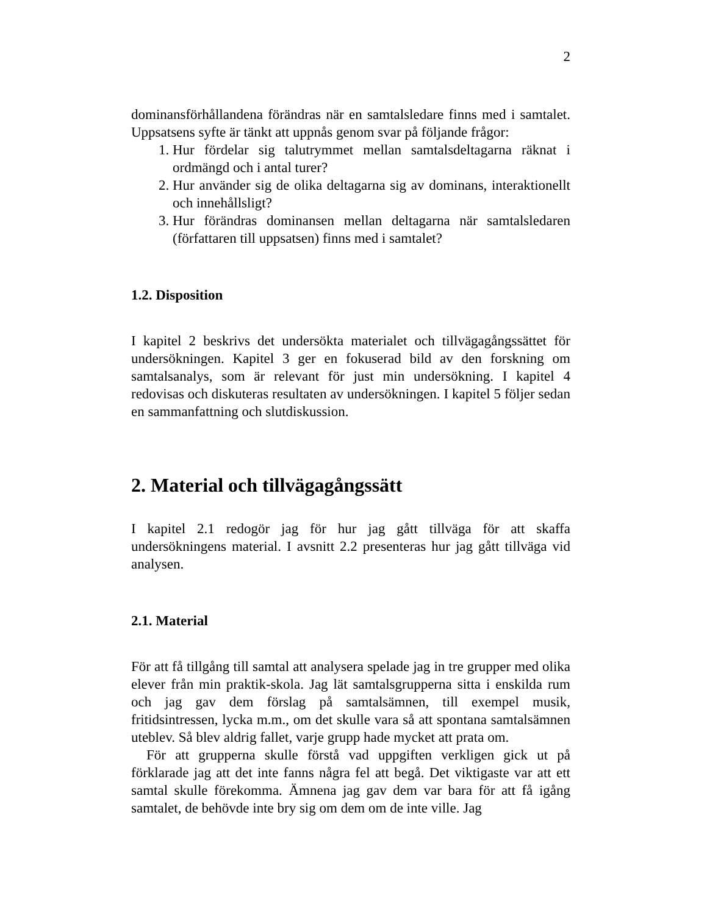2
dominansförhållandena förändras när en samtalsledare finns med i samtalet. Uppsatsens syfte är tänkt att uppnås genom svar på följande frågor:
1. Hur fördelar sig talutrymmet mellan samtalsdeltagarna räknat i ordmängd och i antal turer?
2. Hur använder sig de olika deltagarna sig av dominans, interaktionellt och innehållsligt?
3. Hur förändras dominansen mellan deltagarna när samtalsledaren (författaren till uppsatsen) finns med i samtalet?
1.2. Disposition
I kapitel 2 beskrivs det undersökta materialet och tillvägagångssättet för undersökningen. Kapitel 3 ger en fokuserad bild av den forskning om samtalsanalys, som är relevant för just min undersökning. I kapitel 4 redovisas och diskuteras resultaten av undersökningen. I kapitel 5 följer sedan en sammanfattning och slutdiskussion.
2. Material och tillvägagångssätt
I kapitel 2.1 redogör jag för hur jag gått tillväga för att skaffa undersökningens material. I avsnitt 2.2 presenteras hur jag gått tillväga vid analysen.
2.1. Material
För att få tillgång till samtal att analysera spelade jag in tre grupper med olika elever från min praktik-skola. Jag lät samtalsgrupperna sitta i enskilda rum och jag gav dem förslag på samtalsämnen, till exempel musik, fritidsintressen, lycka m.m., om det skulle vara så att spontana samtalsämnen uteblev. Så blev aldrig fallet, varje grupp hade mycket att prata om.
För att grupperna skulle förstå vad uppgiften verkligen gick ut på förklarade jag att det inte fanns några fel att begå. Det viktigaste var att ett samtal skulle förekomma. Ämnena jag gav dem var bara för att få igång samtalet, de behövde inte bry sig om dem om de inte ville. Jag